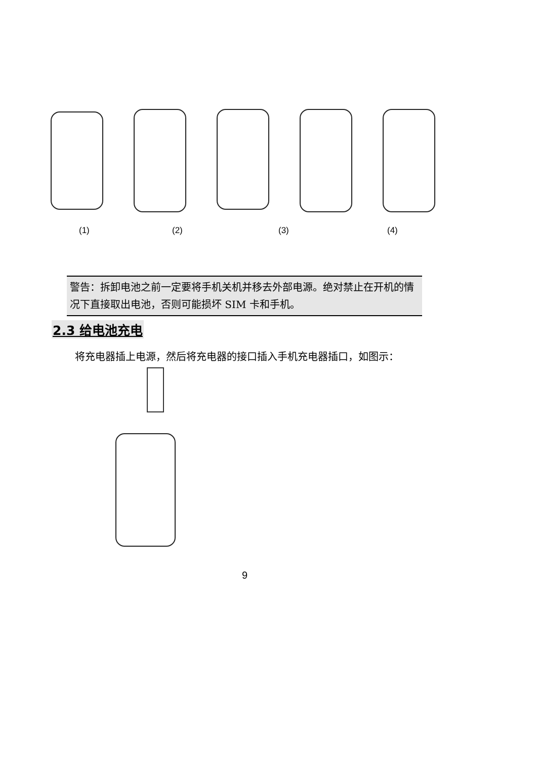(1) (2) (3) (4)
警告：拆卸电池之前一定要将手机关机并移去外部电源。绝对禁止在开机的情况下直接取出电池，否则可能损坏 SIM 卡和手机。
2.3 给电池充电
将充电器插上电源，然后将充电器的接口插入手机充电器插口，如图示：
9